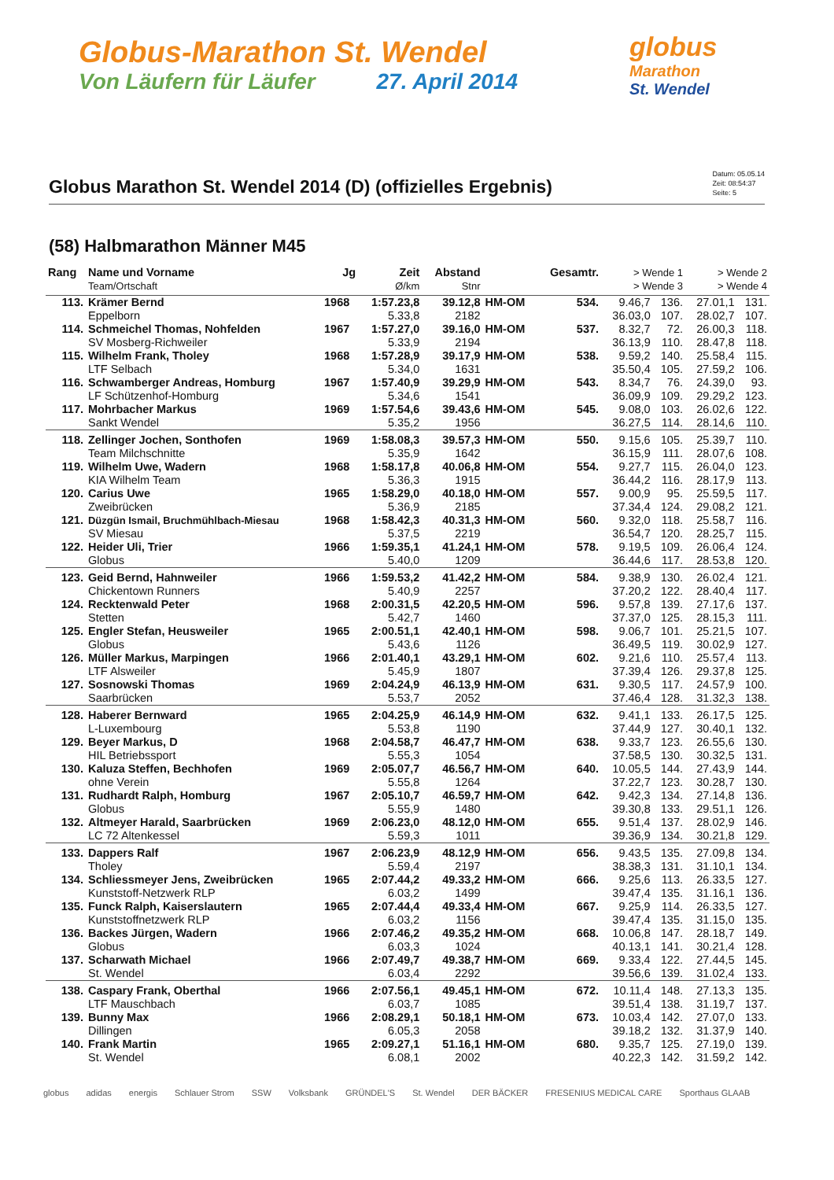Globus-Marathon St. Wendel
Von Läufern für Läufer 27. April 2014
globus
Marathon
St. Wendel
Globus Marathon St. Wendel 2014 (D) (offizielles Ergebnis)
Datum: 05.05.14
Zeit: 08:54:37
Seite: 5
(58) Halbmarathon Männer M45
| Rang | Name und Vorname | Jg | Zeit | Abstand | | Gesamtr. | > Wende 1 | | > Wende 2 | |
| --- | --- | --- | --- | --- | --- | --- | --- | --- | --- | --- |
| | Team/Ortschaft | | Ø/km | Stnr | | | > Wende 3 | | > Wende 4 | |
| 113. | Krämer Bernd | 1968 | 1:57.23,8 | 39.12,8 | HM-OM | 534. | 9.46,7 | 136. | 27.01,1 | 131. |
| | Eppelborn | | 5.33,8 | 2182 | | | 36.03,0 | 107. | 28.02,7 | 107. |
| 114. | Schmeichel Thomas, Nohfelden | 1967 | 1:57.27,0 | 39.16,0 | HM-OM | 537. | 8.32,7 | 72. | 26.00,3 | 118. |
| | SV Mosberg-Richweiler | | 5.33,9 | 2194 | | | 36.13,9 | 110. | 28.47,8 | 118. |
| 115. | Wilhelm Frank, Tholey | 1968 | 1:57.28,9 | 39.17,9 | HM-OM | 538. | 9.59,2 | 140. | 25.58,4 | 115. |
| | LTF Selbach | | 5.34,0 | 1631 | | | 35.50,4 | 105. | 27.59,2 | 106. |
| 116. | Schwamberger Andreas, Homburg | 1967 | 1:57.40,9 | 39.29,9 | HM-OM | 543. | 8.34,7 | 76. | 24.39,0 | 93. |
| | LF Schützenhof-Homburg | | 5.34,6 | 1541 | | | 36.09,9 | 109. | 29.29,2 | 123. |
| 117. | Mohrbacher Markus | 1969 | 1:57.54,6 | 39.43,6 | HM-OM | 545. | 9.08,0 | 103. | 26.02,6 | 122. |
| | Sankt Wendel | | 5.35,2 | 1956 | | | 36.27,5 | 114. | 28.14,6 | 110. |
| 118. | Zellinger Jochen, Sonthofen | 1969 | 1:58.08,3 | 39.57,3 | HM-OM | 550. | 9.15,6 | 105. | 25.39,7 | 110. |
| | Team Milchschnitte | | 5.35,9 | 1642 | | | 36.15,9 | 111. | 28.07,6 | 108. |
| 119. | Wilhelm Uwe, Wadern | 1968 | 1:58.17,8 | 40.06,8 | HM-OM | 554. | 9.27,7 | 115. | 26.04,0 | 123. |
| | KIA Wilhelm Team | | 5.36,3 | 1915 | | | 36.44,2 | 116. | 28.17,9 | 113. |
| 120. | Carius Uwe | 1965 | 1:58.29,0 | 40.18,0 | HM-OM | 557. | 9.00,9 | 95. | 25.59,5 | 117. |
| | Zweibrücken | | 5.36,9 | 2185 | | | 37.34,4 | 124. | 29.08,2 | 121. |
| 121. | Düzgün Ismail, Bruchmühlbach-Miesau | 1968 | 1:58.42,3 | 40.31,3 | HM-OM | 560. | 9.32,0 | 118. | 25.58,7 | 116. |
| | SV Miesau | | 5.37,5 | 2219 | | | 36.54,7 | 120. | 28.25,7 | 115. |
| 122. | Heider Uli, Trier | 1966 | 1:59.35,1 | 41.24,1 | HM-OM | 578. | 9.19,5 | 109. | 26.06,4 | 124. |
| | Globus | | 5.40,0 | 1209 | | | 36.44,6 | 117. | 28.53,8 | 120. |
| 123. | Geid Bernd, Hahnweiler | 1966 | 1:59.53,2 | 41.42,2 | HM-OM | 584. | 9.38,9 | 130. | 26.02,4 | 121. |
| | Chickentown Runners | | 5.40,9 | 2257 | | | 37.20,2 | 122. | 28.40,4 | 117. |
| 124. | Recktenwald Peter | 1968 | 2:00.31,5 | 42.20,5 | HM-OM | 596. | 9.57,8 | 139. | 27.17,6 | 137. |
| | Stetten | | 5.42,7 | 1460 | | | 37.37,0 | 125. | 28.15,3 | 111. |
| 125. | Engler Stefan, Heusweiler | 1965 | 2:00.51,1 | 42.40,1 | HM-OM | 598. | 9.06,7 | 101. | 25.21,5 | 107. |
| | Globus | | 5.43,6 | 1126 | | | 36.49,5 | 119. | 30.02,9 | 127. |
| 126. | Müller Markus, Marpingen | 1966 | 2:01.40,1 | 43.29,1 | HM-OM | 602. | 9.21,6 | 110. | 25.57,4 | 113. |
| | LTF Alsweiler | | 5.45,9 | 1807 | | | 37.39,4 | 126. | 29.37,8 | 125. |
| 127. | Sosnowski Thomas | 1969 | 2:04.24,9 | 46.13,9 | HM-OM | 631. | 9.30,5 | 117. | 24.57,9 | 100. |
| | Saarbrücken | | 5.53,7 | 2052 | | | 37.46,4 | 128. | 31.32,3 | 138. |
| 128. | Haberer Bernward | 1965 | 2:04.25,9 | 46.14,9 | HM-OM | 632. | 9.41,1 | 133. | 26.17,5 | 125. |
| | L-Luxembourg | | 5.53,8 | 1190 | | | 37.44,9 | 127. | 30.40,1 | 132. |
| 129. | Beyer Markus, D | 1968 | 2:04.58,7 | 46.47,7 | HM-OM | 638. | 9.33,7 | 123. | 26.55,6 | 130. |
| | HIL Betriebssport | | 5.55,3 | 1054 | | | 37.58,5 | 130. | 30.32,5 | 131. |
| 130. | Kaluza Steffen, Bechhofen | 1969 | 2:05.07,7 | 46.56,7 | HM-OM | 640. | 10.05,5 | 144. | 27.43,9 | 144. |
| | ohne Verein | | 5.55,8 | 1264 | | | 37.22,7 | 123. | 30.28,7 | 130. |
| 131. | Rudhardt Ralph, Homburg | 1967 | 2:05.10,7 | 46.59,7 | HM-OM | 642. | 9.42,3 | 134. | 27.14,8 | 136. |
| | Globus | | 5.55,9 | 1480 | | | 39.30,8 | 133. | 29.51,1 | 126. |
| 132. | Altmeyer Harald, Saarbrücken | 1969 | 2:06.23,0 | 48.12,0 | HM-OM | 655. | 9.51,4 | 137. | 28.02,9 | 146. |
| | LC 72 Altenkessel | | 5.59,3 | 1011 | | | 39.36,9 | 134. | 30.21,8 | 129. |
| 133. | Dappers Ralf | 1967 | 2:06.23,9 | 48.12,9 | HM-OM | 656. | 9.43,5 | 135. | 27.09,8 | 134. |
| | Tholey | | 5.59,4 | 2197 | | | 38.38,3 | 131. | 31.10,1 | 134. |
| 134. | Schliessmeyer Jens, Zweibrücken | 1965 | 2:07.44,2 | 49.33,2 | HM-OM | 666. | 9.25,6 | 113. | 26.33,5 | 127. |
| | Kunststoff-Netzwerk RLP | | 6.03,2 | 1499 | | | 39.47,4 | 135. | 31.16,1 | 136. |
| 135. | Funck Ralph, Kaiserslautern | 1965 | 2:07.44,4 | 49.33,4 | HM-OM | 667. | 9.25,9 | 114. | 26.33,5 | 127. |
| | Kunststoffnetzwerk RLP | | 6.03,2 | 1156 | | | 39.47,4 | 135. | 31.15,0 | 135. |
| 136. | Backes Jürgen, Wadern | 1966 | 2:07.46,2 | 49.35,2 | HM-OM | 668. | 10.06,8 | 147. | 28.18,7 | 149. |
| | Globus | | 6.03,3 | 1024 | | | 40.13,1 | 141. | 30.21,4 | 128. |
| 137. | Scharwath Michael | 1966 | 2:07.49,7 | 49.38,7 | HM-OM | 669. | 9.33,4 | 122. | 27.44,5 | 145. |
| | St. Wendel | | 6.03,4 | 2292 | | | 39.56,6 | 139. | 31.02,4 | 133. |
| 138. | Caspary Frank, Oberthal | 1966 | 2:07.56,1 | 49.45,1 | HM-OM | 672. | 10.11,4 | 148. | 27.13,3 | 135. |
| | LTF Mauschbach | | 6.03,7 | 1085 | | | 39.51,4 | 138. | 31.19,7 | 137. |
| 139. | Bunny Max | 1966 | 2:08.29,1 | 50.18,1 | HM-OM | 673. | 10.03,4 | 142. | 27.07,0 | 133. |
| | Dillingen | | 6.05,3 | 2058 | | | 39.18,2 | 132. | 31.37,9 | 140. |
| 140. | Frank Martin | 1965 | 2:09.27,1 | 51.16,1 | HM-OM | 680. | 9.35,7 | 125. | 27.19,0 | 139. |
| | St. Wendel | | 6.08,1 | 2002 | | | 40.22,3 | 142. | 31.59,2 | 142. |
globus adidas energis Schlauer Strom SSW Volksbank GRÜNDEL'S St. Wendel DER BÄCKER FRESENIUS MEDICAL CARE Sporthaus GLAAB